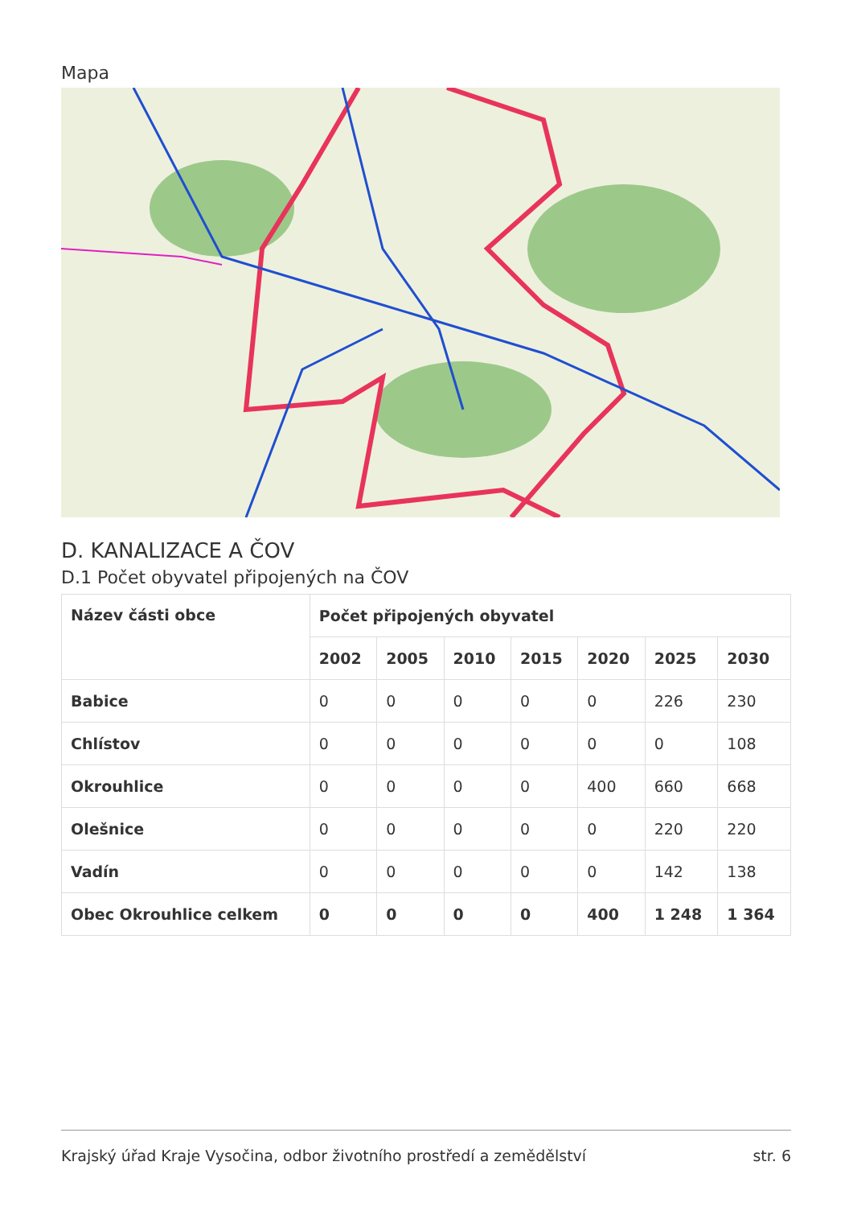Mapa
D. KANALIZACE A ČOV
D.1 Počet obyvatel připojených na ČOV
| Název části obce | Počet připojených obyvatel | | | | | | |
| --- | --- | --- | --- | --- | --- | --- | --- |
| | 2002 | 2005 | 2010 | 2015 | 2020 | 2025 | 2030 |
| Babice | 0 | 0 | 0 | 0 | 0 | 226 | 230 |
| Chlístov | 0 | 0 | 0 | 0 | 0 | 0 | 108 |
| Okrouhlice | 0 | 0 | 0 | 0 | 400 | 660 | 668 |
| Olešnice | 0 | 0 | 0 | 0 | 0 | 220 | 220 |
| Vadín | 0 | 0 | 0 | 0 | 0 | 142 | 138 |
| Obec Okrouhlice celkem | 0 | 0 | 0 | 0 | 400 | 1 248 | 1 364 |
Krajský úřad Kraje Vysočina, odbor životního prostředí a zemědělství str. 6